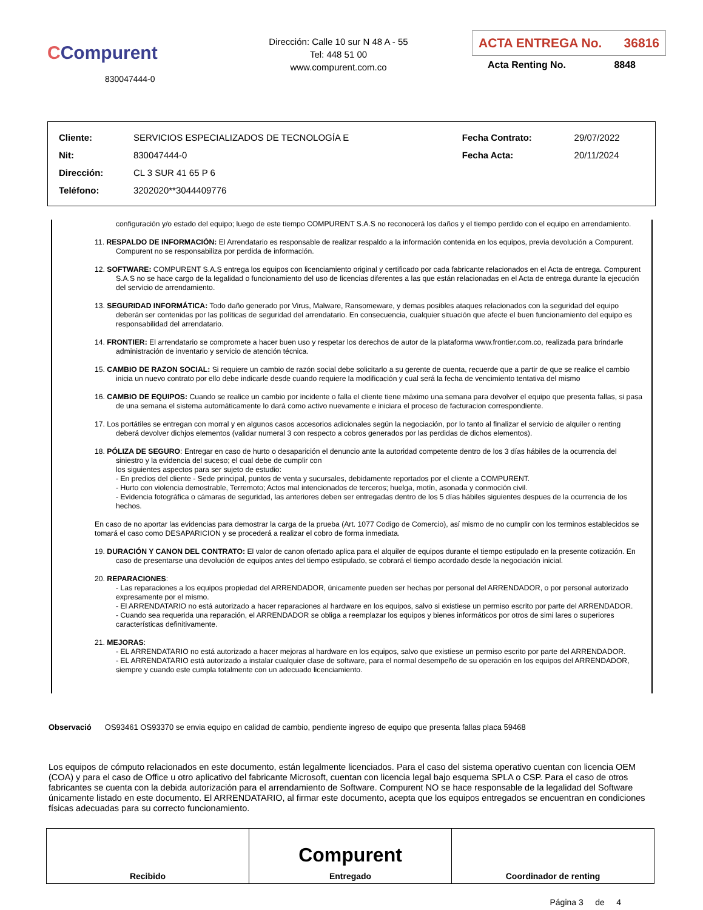CCompurent
830047444-0
Dirección: Calle 10 sur N 48 A - 55
Tel: 448 51 00
www.compurent.com.co
ACTA ENTREGA No. 36816
Acta Renting No. 8848
| Cliente: | SERVICIOS ESPECIALIZADOS DE TECNOLOGÍA E | Fecha Contrato: | 29/07/2022 |
| Nit: | 830047444-0 | Fecha Acta: | 20/11/2024 |
| Dirección: | CL 3 SUR 41 65 P 6 | | |
| Teléfono: | 3202020**3044409776 | | |
configuración y/o estado del equipo; luego de este tiempo COMPURENT S.A.S no reconocerá los daños y el tiempo perdido con el equipo en arrendamiento.
11. RESPALDO DE INFORMACIÓN: El Arrendatario es responsable de realizar respaldo a la información contenida en los equipos, previa devolución a Compurent. Compurent no se responsabiliza por perdida de información.
12. SOFTWARE: COMPURENT S.A.S entrega los equipos con licenciamiento original y certificado por cada fabricante relacionados en el Acta de entrega. Compurent S.A.S no se hace cargo de la legalidad o funcionamiento del uso de licencias diferentes a las que están relacionadas en el Acta de entrega durante la ejecución del servicio de arrendamiento.
13. SEGURIDAD INFORMÁTICA: Todo daño generado por Virus, Malware, Ransomeware, y demas posibles ataques relacionados con la seguridad del equipo deberán ser contenidas por las políticas de seguridad del arrendatario. En consecuencia, cualquier situación que afecte el buen funcionamiento del equipo es responsabilidad del arrendatario.
14. FRONTIER: El arrendatario se compromete a hacer buen uso y respetar los derechos de autor de la plataforma www.frontier.com.co, realizada para brindarle administración de inventario y servicio de atención técnica.
15. CAMBIO DE RAZON SOCIAL: Si requiere un cambio de razón social debe solicitarlo a su gerente de cuenta, recuerde que a partir de que se realice el cambio inicia un nuevo contrato por ello debe indicarle desde cuando requiere la modificación y cual será la fecha de vencimiento tentativa del mismo
16. CAMBIO DE EQUIPOS: Cuando se realice un cambio por incidente o falla el cliente tiene máximo una semana para devolver el equipo que presenta fallas, si pasa de una semana el sistema automáticamente lo dará como activo nuevamente e iniciara el proceso de facturacion correspondiente.
17. Los portátiles se entregan con morral y en algunos casos accesorios adicionales según la negociación, por lo tanto al finalizar el servicio de alquiler o renting deberá devolver dichjos elementos (validar numeral 3 con respecto a cobros generados por las perdidas de dichos elementos).
18. PÓLIZA DE SEGURO: Entregar en caso de hurto o desaparición el denuncio ante la autoridad competente dentro de los 3 días hábiles de la ocurrencia del siniestro y la evidencia del suceso; el cual debe de cumplir con
los siguientes aspectos para ser sujeto de estudio:
- En predios del cliente - Sede principal, puntos de venta y sucursales, debidamente reportados por el cliente a COMPURENT.
- Hurto con violencia demostrable, Terremoto; Actos mal intencionados de terceros; huelga, motín, asonada y conmoción civil.
- Evidencia fotográfica o cámaras de seguridad, las anteriores deben ser entregadas dentro de los 5 días hábiles siguientes despues de la ocurrencia de los hechos.
En caso de no aportar las evidencias para demostrar la carga de la prueba (Art. 1077 Codigo de Comercio), así mismo de no cumplir con los terminos establecidos se tomará el caso como DESAPARICION y se procederá a realizar el cobro de forma inmediata.
19. DURACIÓN Y CANON DEL CONTRATO: El valor de canon ofertado aplica para el alquiler de equipos durante el tiempo estipulado en la presente cotización. En caso de presentarse una devolución de equipos antes del tiempo estipulado, se cobrará el tiempo acordado desde la negociación inicial.
20. REPARACIONES:
- Las reparaciones a los equipos propiedad del ARRENDADOR, únicamente pueden ser hechas por personal del ARRENDADOR, o por personal autorizado expresamente por el mismo.
- El ARRENDATARIO no está autorizado a hacer reparaciones al hardware en los equipos, salvo si existiese un permiso escrito por parte del ARRENDADOR.
- Cuando sea requerida una reparación, el ARRENDADOR se obliga a reemplazar los equipos y bienes informáticos por otros de simi lares o superiores características definitivamente.
21. MEJORAS:
- EL ARRENDATARIO no está autorizado a hacer mejoras al hardware en los equipos, salvo que existiese un permiso escrito por parte del ARRENDADOR.
- EL ARRENDATARIO está autorizado a instalar cualquier clase de software, para el normal desempeño de su operación en los equipos del ARRENDADOR, siempre y cuando este cumpla totalmente con un adecuado licenciamiento.
Observació OS93461 OS93370 se envia equipo en calidad de cambio, pendiente ingreso de equipo que presenta fallas placa 59468
Los equipos de cómputo relacionados en este documento, están legalmente licenciados. Para el caso del sistema operativo cuentan con licencia OEM (COA) y para el caso de Office u otro aplicativo del fabricante Microsoft, cuentan con licencia legal bajo esquema SPLA o CSP. Para el caso de otros fabricantes se cuenta con la debida autorización para el arrendamiento de Software. Compurent NO se hace responsable de la legalidad del Software únicamente listado en este documento. El ARRENDATARIO, al firmar este documento, acepta que los equipos entregados se encuentran en condiciones físicas adecuadas para su correcto funcionamiento.
| Recibido | Compurent Entregado | Coordinador de renting |
Página 3 de 4